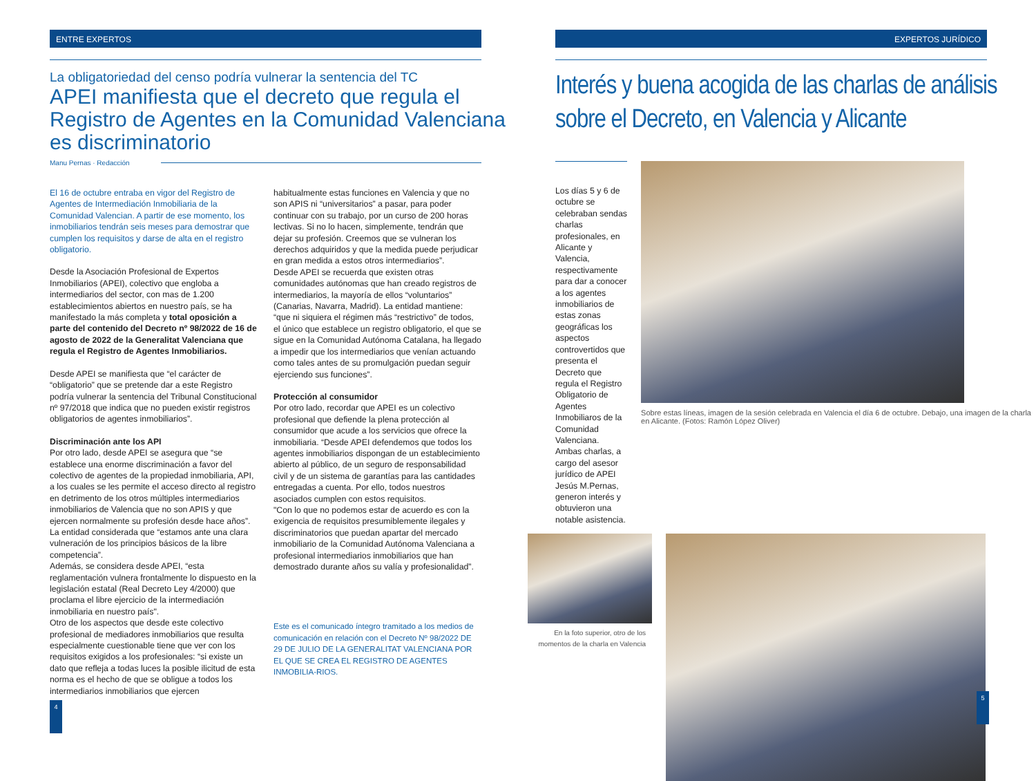ENTRE EXPERTOS
La obligatoriedad del censo podría vulnerar la sentencia del TC
APEI manifiesta que el decreto que regula el Registro de Agentes en la Comunidad Valenciana es discriminatorio
Manu Pernas · Redacción
El 16 de octubre entraba en vigor del Registro de Agentes de Intermediación Inmobiliaria de la Comunidad Valencian. A partir de ese momento, los inmobiliarios tendrán seis meses para demostrar que cumplen los requisitos y darse de alta en el registro obligatorio.
Desde la Asociación Profesional de Expertos Inmobiliarios (APEI), colectivo que engloba a intermediarios del sector, con mas de 1.200 establecimientos abiertos en nuestro país, se ha manifestado la más completa y total oposición a parte del contenido del Decreto nº 98/2022 de 16 de agosto de 2022 de la Generalitat Valenciana que regula el Registro de Agentes Inmobiliarios.
Desde APEI se manifiesta que “el carácter de “obligatorio” que se pretende dar a este Registro podría vulnerar la sentencia del Tribunal Constitucional nº 97/2018 que indica que no pueden existir registros obligatorios de agentes inmobiliarios”.
Discriminación ante los API
Por otro lado, desde APEI se asegura que “se establece una enorme discriminación a favor del colectivo de agentes de la propiedad inmobiliaria, API, a los cuales se les permite el acceso directo al registro en detrimento de los otros múltiples intermediarios inmobiliarios de Valencia que no son APIS y que ejercen normalmente su profesión desde hace años”. La entidad considerada que “estamos ante una clara vulneración de los principios básicos de la libre competencia”.
Además, se considera desde APEI, “esta reglamentación vulnera frontalmente lo dispuesto en la legislación estatal (Real Decreto Ley 4/2000) que proclama el libre ejercicio de la intermediación inmobiliaria en nuestro país".
Otro de los aspectos que desde este colectivo profesional de mediadores inmobiliarios que resulta especialmente cuestionable tiene que ver con los requisitos exigidos a los profesionales: “si existe un dato que refleja a todas luces la posible ilicitud de esta norma es el hecho de que se obligue a todos los intermediarios inmobiliarios que ejercen
habitualmente estas funciones en Valencia y que no son APIS ni “universitarios” a pasar, para poder continuar con su trabajo, por un curso de 200 horas lectivas. Si no lo hacen, simplemente, tendrán que dejar su profesión. Creemos que se vulneran los derechos adquiridos y que la medida puede perjudicar en gran medida a estos otros intermediarios”.
Desde APEI se recuerda que existen otras comunidades autónomas que han creado registros de intermediarios, la mayoría de ellos “voluntarios” (Canarias, Navarra, Madrid). La entidad mantiene: “que ni siquiera el régimen más “restrictivo” de todos, el único que establece un registro obligatorio, el que se sigue en la Comunidad Autónoma Catalana, ha llegado a impedir que los intermediarios que venían actuando como tales antes de su promulgación puedan seguir ejerciendo sus funciones”.
Protección al consumidor
Por otro lado, recordar que APEI es un colectivo profesional que defiende la plena protección al consumidor que acude a los servicios que ofrece la inmobiliaria. “Desde APEI defendemos que todos los agentes inmobiliarios dispongan de un establecimiento abierto al público, de un seguro de responsabilidad civil y de un sistema de garantías para las cantidades entregadas a cuenta. Por ello, todos nuestros asociados cumplen con estos requisitos.
"Con lo que no podemos estar de acuerdo es con la exigencia de requisitos presumiblemente ilegales y discriminatorios que puedan apartar del mercado inmobiliario de la Comunidad Autónoma Valenciana a profesional intermediarios inmobiliarios que han demostrado durante años su valía y profesionalidad”.
Este es el comunicado íntegro tramitado a los medios de comunicación en relación con el Decreto Nº 98/2022 DE 29 DE JULIO DE LA GENERALITAT VALENCIANA POR EL QUE SE CREA EL REGISTRO DE AGENTES INMOBILIA-RIOS.
4
EXPERTOS JURÍDICO
Interés y buena acogida de las charlas de análisis sobre el Decreto, en Valencia y Alicante
Los días 5 y 6 de octubre se celebraban sendas charlas profesionales, en Alicante y Valencia, respectivamente para dar a conocer a los agentes inmobiliarios de estas zonas geográficas los aspectos controvertidos que presenta el Decreto que regula el Registro Obligatorio de Agentes Inmobiliaros de la Comunidad Valenciana. Ambas charlas, a cargo del asesor jurídico de APEI Jesús M.Pernas, generon interés y obtuvieron una notable asistencia.
Sobre estas líneas, imagen de la sesión celebrada en Valencia el día 6 de octubre. Debajo, una imagen de la charla en Alicante. (Fotos: Ramón López Oliver)
En la foto superior, otro de los momentos de la charla en Valencia
5